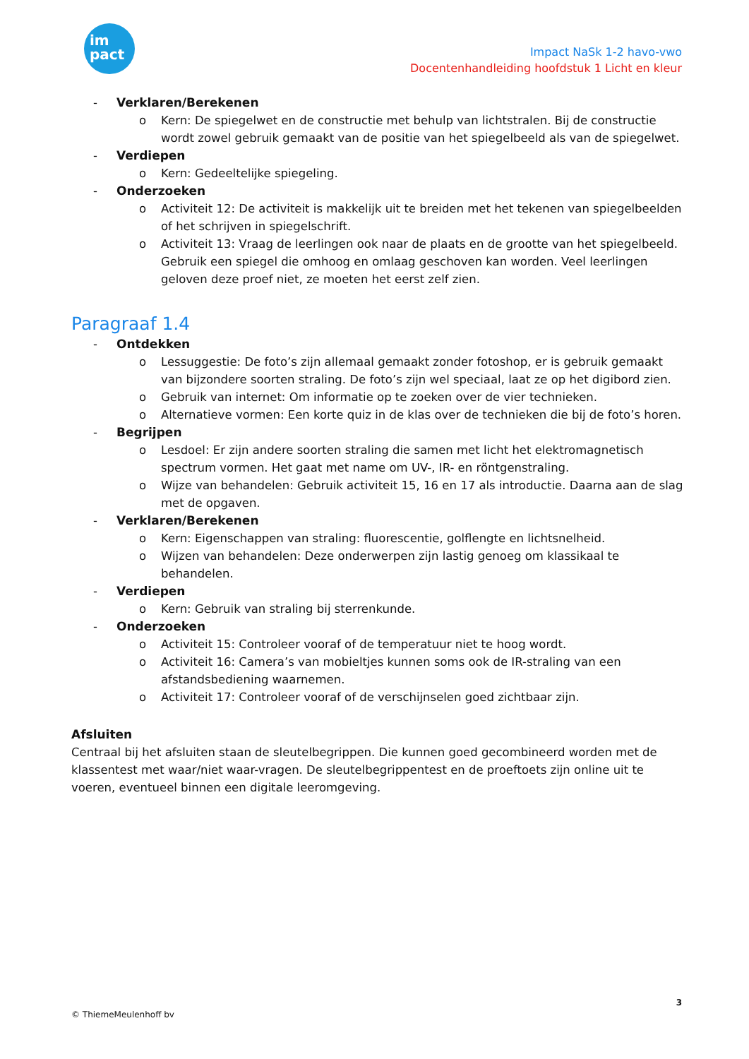im
pact
Impact NaSk 1-2 havo-vwo
Docentenhandleiding hoofdstuk 1 Licht en kleur
- Verklaren/Berekenen
o Kern: De spiegelwet en de constructie met behulp van lichtstralen. Bij de constructie wordt zowel gebruik gemaakt van de positie van het spiegelbeeld als van de spiegelwet.
- Verdiepen
o Kern: Gedeeltelijke spiegeling.
- Onderzoeken
o Activiteit 12: De activiteit is makkelijk uit te breiden met het tekenen van spiegelbeelden of het schrijven in spiegelschrift.
o Activiteit 13: Vraag de leerlingen ook naar de plaats en de grootte van het spiegelbeeld. Gebruik een spiegel die omhoog en omlaag geschoven kan worden. Veel leerlingen geloven deze proef niet, ze moeten het eerst zelf zien.
Paragraaf 1.4
- Ontdekken
o Lessuggestie: De foto’s zijn allemaal gemaakt zonder fotoshop, er is gebruik gemaakt van bijzondere soorten straling. De foto’s zijn wel speciaal, laat ze op het digibord zien.
o Gebruik van internet: Om informatie op te zoeken over de vier technieken.
o Alternatieve vormen: Een korte quiz in de klas over de technieken die bij de foto’s horen.
- Begrijpen
o Lesdoel: Er zijn andere soorten straling die samen met licht het elektromagnetisch spectrum vormen. Het gaat met name om UV-, IR- en röntgenstraling.
o Wijze van behandelen: Gebruik activiteit 15, 16 en 17 als introductie. Daarna aan de slag met de opgaven.
- Verklaren/Berekenen
o Kern: Eigenschappen van straling: fluorescentie, golflengte en lichtsnelheid.
o Wijzen van behandelen: Deze onderwerpen zijn lastig genoeg om klassikaal te behandelen.
- Verdiepen
o Kern: Gebruik van straling bij sterrenkunde.
- Onderzoeken
o Activiteit 15: Controleer vooraf of de temperatuur niet te hoog wordt.
o Activiteit 16: Camera’s van mobieltjes kunnen soms ook de IR-straling van een afstandsbediening waarnemen.
o Activiteit 17: Controleer vooraf of de verschijnselen goed zichtbaar zijn.
Afsluiten
Centraal bij het afsluiten staan de sleutelbegrippen. Die kunnen goed gecombineerd worden met de klassentest met waar/niet waar-vragen. De sleutelbegrippentest en de proeftoets zijn online uit te voeren, eventueel binnen een digitale leeromgeving.
3
© ThiemeMeulenhoff bv